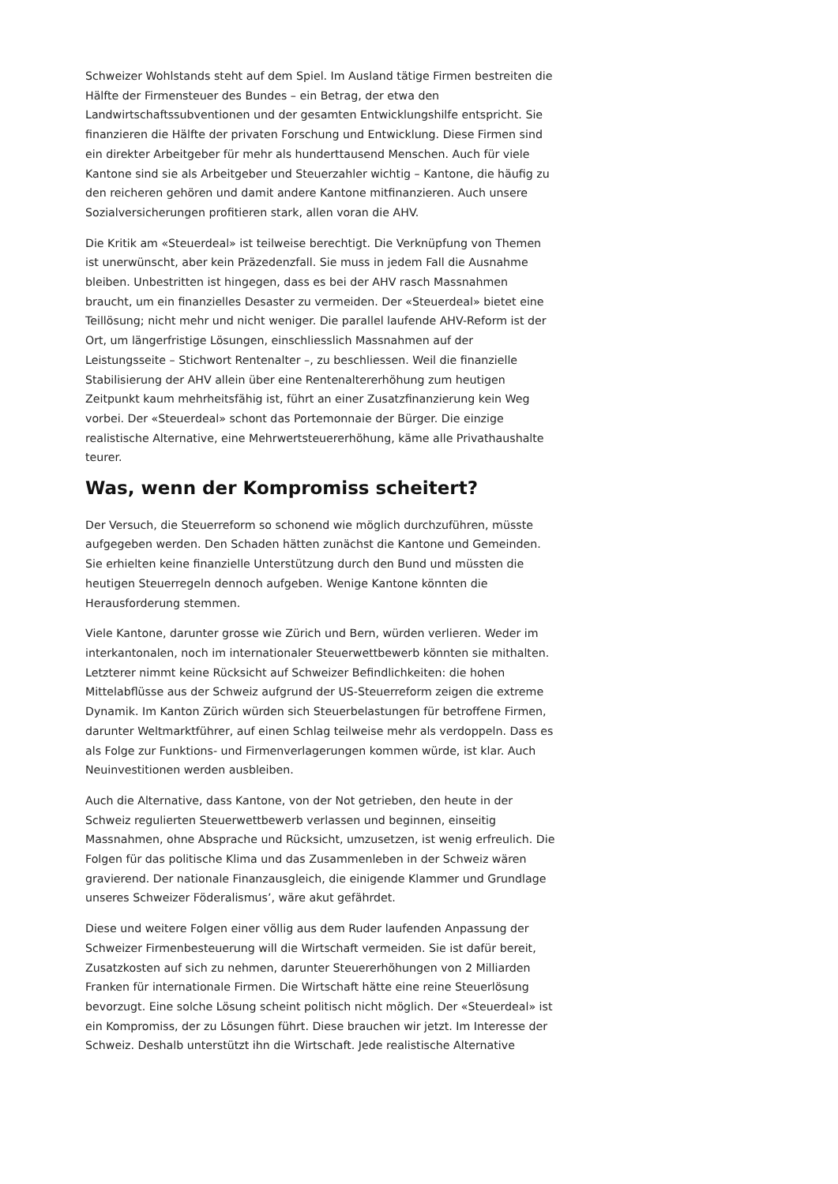Schweizer Wohlstands steht auf dem Spiel. Im Ausland tätige Firmen bestreiten die Hälfte der Firmensteuer des Bundes – ein Betrag, der etwa den Landwirtschaftssubventionen und der gesamten Entwicklungshilfe entspricht. Sie finanzieren die Hälfte der privaten Forschung und Entwicklung. Diese Firmen sind ein direkter Arbeitgeber für mehr als hunderttausend Menschen. Auch für viele Kantone sind sie als Arbeitgeber und Steuerzahler wichtig – Kantone, die häufig zu den reicheren gehören und damit andere Kantone mitfinanzieren. Auch unsere Sozialversicherungen profitieren stark, allen voran die AHV.
Die Kritik am «Steuerdeal» ist teilweise berechtigt. Die Verknüpfung von Themen ist unerwünscht, aber kein Präzedenzfall. Sie muss in jedem Fall die Ausnahme bleiben. Unbestritten ist hingegen, dass es bei der AHV rasch Massnahmen braucht, um ein finanzielles Desaster zu vermeiden. Der «Steuerdeal» bietet eine Teillösung; nicht mehr und nicht weniger. Die parallel laufende AHV-Reform ist der Ort, um längerfristige Lösungen, einschliesslich Massnahmen auf der Leistungsseite – Stichwort Rentenalter –, zu beschliessen. Weil die finanzielle Stabilisierung der AHV allein über eine Rentenaltererhöhung zum heutigen Zeitpunkt kaum mehrheitsfähig ist, führt an einer Zusatzfinanzierung kein Weg vorbei. Der «Steuerdeal» schont das Portemonnaie der Bürger. Die einzige realistische Alternative, eine Mehrwertsteuererhöhung, käme alle Privathaushalte teurer.
Was, wenn der Kompromiss scheitert?
Der Versuch, die Steuerreform so schonend wie möglich durchzuführen, müsste aufgegeben werden. Den Schaden hätten zunächst die Kantone und Gemeinden. Sie erhielten keine finanzielle Unterstützung durch den Bund und müssten die heutigen Steuerregeln dennoch aufgeben. Wenige Kantone könnten die Herausforderung stemmen.
Viele Kantone, darunter grosse wie Zürich und Bern, würden verlieren. Weder im interkantonalen, noch im internationaler Steuerwettbewerb könnten sie mithalten. Letzterer nimmt keine Rücksicht auf Schweizer Befindlichkeiten: die hohen Mittelabflüsse aus der Schweiz aufgrund der US-Steuerreform zeigen die extreme Dynamik. Im Kanton Zürich würden sich Steuerbelastungen für betroffene Firmen, darunter Weltmarktführer, auf einen Schlag teilweise mehr als verdoppeln. Dass es als Folge zur Funktions- und Firmenverlagerungen kommen würde, ist klar. Auch Neuinvestitionen werden ausbleiben.
Auch die Alternative, dass Kantone, von der Not getrieben, den heute in der Schweiz regulierten Steuerwettbewerb verlassen und beginnen, einseitig Massnahmen, ohne Absprache und Rücksicht, umzusetzen, ist wenig erfreulich. Die Folgen für das politische Klima und das Zusammenleben in der Schweiz wären gravierend. Der nationale Finanzausgleich, die einigende Klammer und Grundlage unseres Schweizer Föderalismus’, wäre akut gefährdet.
Diese und weitere Folgen einer völlig aus dem Ruder laufenden Anpassung der Schweizer Firmenbesteuerung will die Wirtschaft vermeiden. Sie ist dafür bereit, Zusatzkosten auf sich zu nehmen, darunter Steuererhöhungen von 2 Milliarden Franken für internationale Firmen. Die Wirtschaft hätte eine reine Steuerlösung bevorzugt. Eine solche Lösung scheint politisch nicht möglich. Der «Steuerdeal» ist ein Kompromiss, der zu Lösungen führt. Diese brauchen wir jetzt. Im Interesse der Schweiz. Deshalb unterstützt ihn die Wirtschaft. Jede realistische Alternative